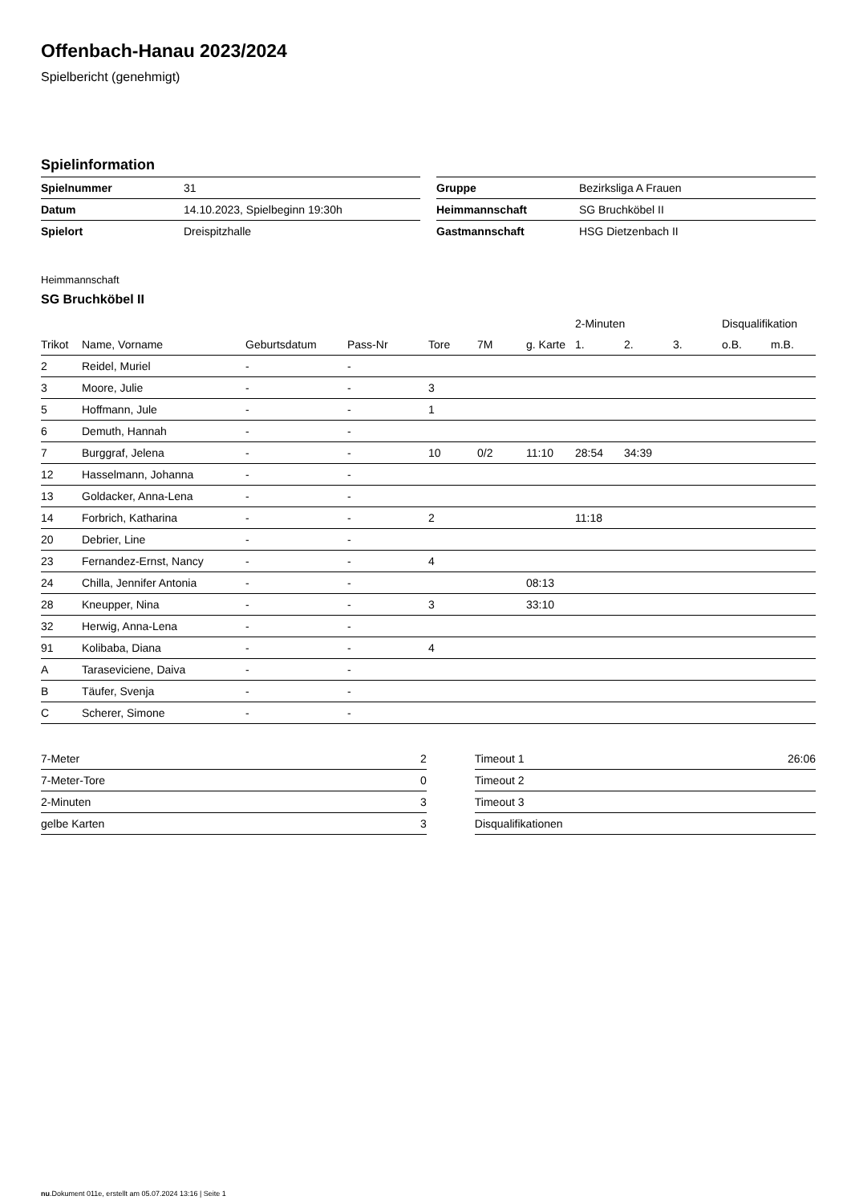Offenbach-Hanau 2023/2024
Spielbericht (genehmigt)
Spielinformation
| Spielnummer | 31 |
| Datum | 14.10.2023, Spielbeginn 19:30h |
| Spielort | Dreispitzhalle |
| Gruppe | Bezirksliga A Frauen |
| Heimmannschaft | SG Bruchköbel II |
| Gastmannschaft | HSG Dietzenbach II |
Heimmannschaft
SG Bruchköbel II
| | | | | | | | 2-Minuten | | | Disqualifikation | |
| --- | --- | --- | --- | --- | --- | --- | --- | --- | --- | --- | --- |
| Trikot | Name, Vorname | Geburtsdatum | Pass-Nr | Tore | 7M | g. Karte | 1. | 2. | 3. | o.B. | m.B. |
| 2 | Reidel, Muriel | - | - | | | | | | | | |
| 3 | Moore, Julie | - | - | 3 | | | | | | | |
| 5 | Hoffmann, Jule | - | - | 1 | | | | | | | |
| 6 | Demuth, Hannah | - | - | | | | | | | | |
| 7 | Burggraf, Jelena | - | - | 10 | 0/2 | 11:10 | 28:54 | 34:39 | | | |
| 12 | Hasselmann, Johanna | - | - | | | | | | | | |
| 13 | Goldacker, Anna-Lena | - | - | | | | | | | | |
| 14 | Forbrich, Katharina | - | - | 2 | | | 11:18 | | | | |
| 20 | Debrier, Line | - | - | | | | | | | | |
| 23 | Fernandez-Ernst, Nancy | - | - | 4 | | | | | | | |
| 24 | Chilla, Jennifer Antonia | - | - | | | 08:13 | | | | | |
| 28 | Kneupper, Nina | - | - | 3 | | 33:10 | | | | | |
| 32 | Herwig, Anna-Lena | - | - | | | | | | | | |
| 91 | Kolibaba, Diana | - | - | 4 | | | | | | | |
| A | Taraseviciene, Daiva | - | - | | | | | | | | |
| B | Täufer, Svenja | - | - | | | | | | | | |
| C | Scherer, Simone | - | - | | | | | | | | |
| 7-Meter | 2 |
| 7-Meter-Tore | 0 |
| 2-Minuten | 3 |
| gelbe Karten | 3 |
| Timeout 1 | 26:06 |
| Timeout 2 | |
| Timeout 3 | |
| Disqualifikationen | |
nu.Dokument 011e, erstellt am 05.07.2024 13:16 | Seite 1